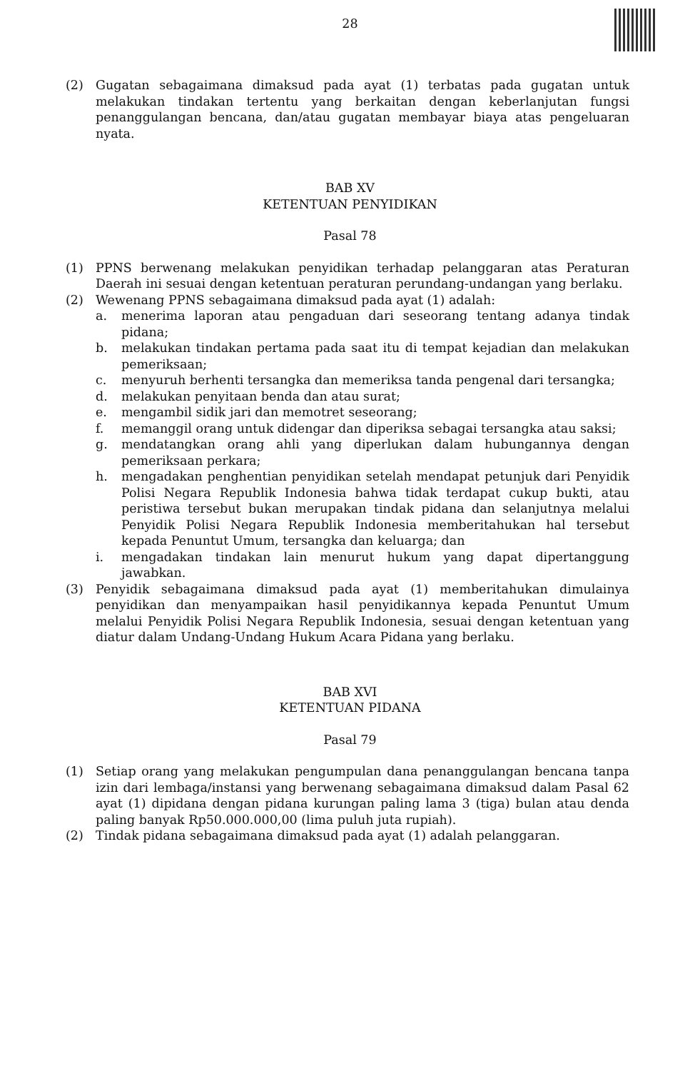28
(2) Gugatan sebagaimana dimaksud pada ayat (1) terbatas pada gugatan untuk melakukan tindakan tertentu yang berkaitan dengan keberlanjutan fungsi penanggulangan bencana, dan/atau gugatan membayar biaya atas pengeluaran nyata.
BAB XV
KETENTUAN PENYIDIKAN
Pasal 78
(1) PPNS berwenang melakukan penyidikan terhadap pelanggaran atas Peraturan Daerah ini sesuai dengan ketentuan peraturan perundang-undangan yang berlaku.
(2) Wewenang PPNS sebagaimana dimaksud pada ayat (1) adalah:
a. menerima laporan atau pengaduan dari seseorang tentang adanya tindak pidana;
b. melakukan tindakan pertama pada saat itu di tempat kejadian dan melakukan pemeriksaan;
c. menyuruh berhenti tersangka dan memeriksa tanda pengenal dari tersangka;
d. melakukan penyitaan benda dan atau surat;
e. mengambil sidik jari dan memotret seseorang;
f. memanggil orang untuk didengar dan diperiksa sebagai tersangka atau saksi;
g. mendatangkan orang ahli yang diperlukan dalam hubungannya dengan pemeriksaan perkara;
h. mengadakan penghentian penyidikan setelah mendapat petunjuk dari Penyidik Polisi Negara Republik Indonesia bahwa tidak terdapat cukup bukti, atau peristiwa tersebut bukan merupakan tindak pidana dan selanjutnya melalui Penyidik Polisi Negara Republik Indonesia memberitahukan hal tersebut kepada Penuntut Umum, tersangka dan keluarga; dan
i. mengadakan tindakan lain menurut hukum yang dapat dipertanggung jawabkan.
(3) Penyidik sebagaimana dimaksud pada ayat (1) memberitahukan dimulainya penyidikan dan menyampaikan hasil penyidikannya kepada Penuntut Umum melalui Penyidik Polisi Negara Republik Indonesia, sesuai dengan ketentuan yang diatur dalam Undang-Undang Hukum Acara Pidana yang berlaku.
BAB XVI
KETENTUAN PIDANA
Pasal 79
(1) Setiap orang yang melakukan pengumpulan dana penanggulangan bencana tanpa izin dari lembaga/instansi yang berwenang sebagaimana dimaksud dalam Pasal 62 ayat (1) dipidana dengan pidana kurungan paling lama 3 (tiga) bulan atau denda paling banyak Rp50.000.000,00 (lima puluh juta rupiah).
(2) Tindak pidana sebagaimana dimaksud pada ayat (1) adalah pelanggaran.